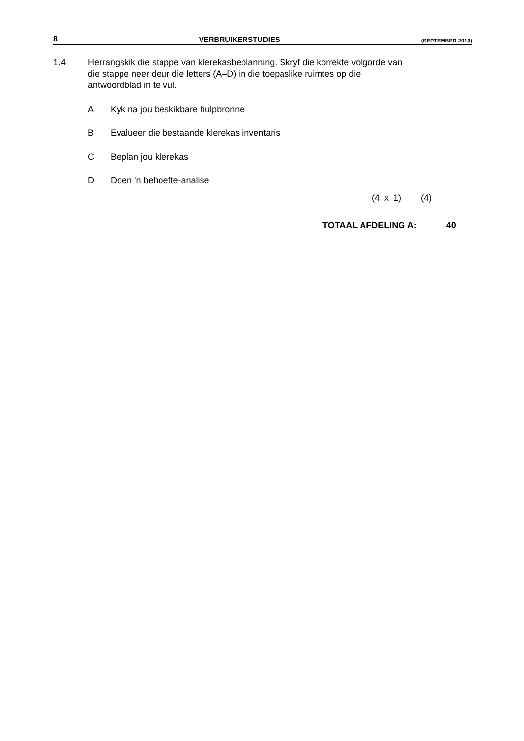8 VERBRUIKERSTUDIES (SEPTEMBER 2013)
1.4 Herrangskik die stappe van klerekasbeplanning. Skryf die korrekte volgorde van die stappe neer deur die letters (A–D) in die toepaslike ruimtes op die antwoordblad in te vul.
A Kyk na jou beskikbare hulpbronne
B Evalueer die bestaande klerekas inventaris
C Beplan jou klerekas
D Doen 'n behoefte-analise
(4 x 1) (4)
TOTAAL AFDELING A: 40